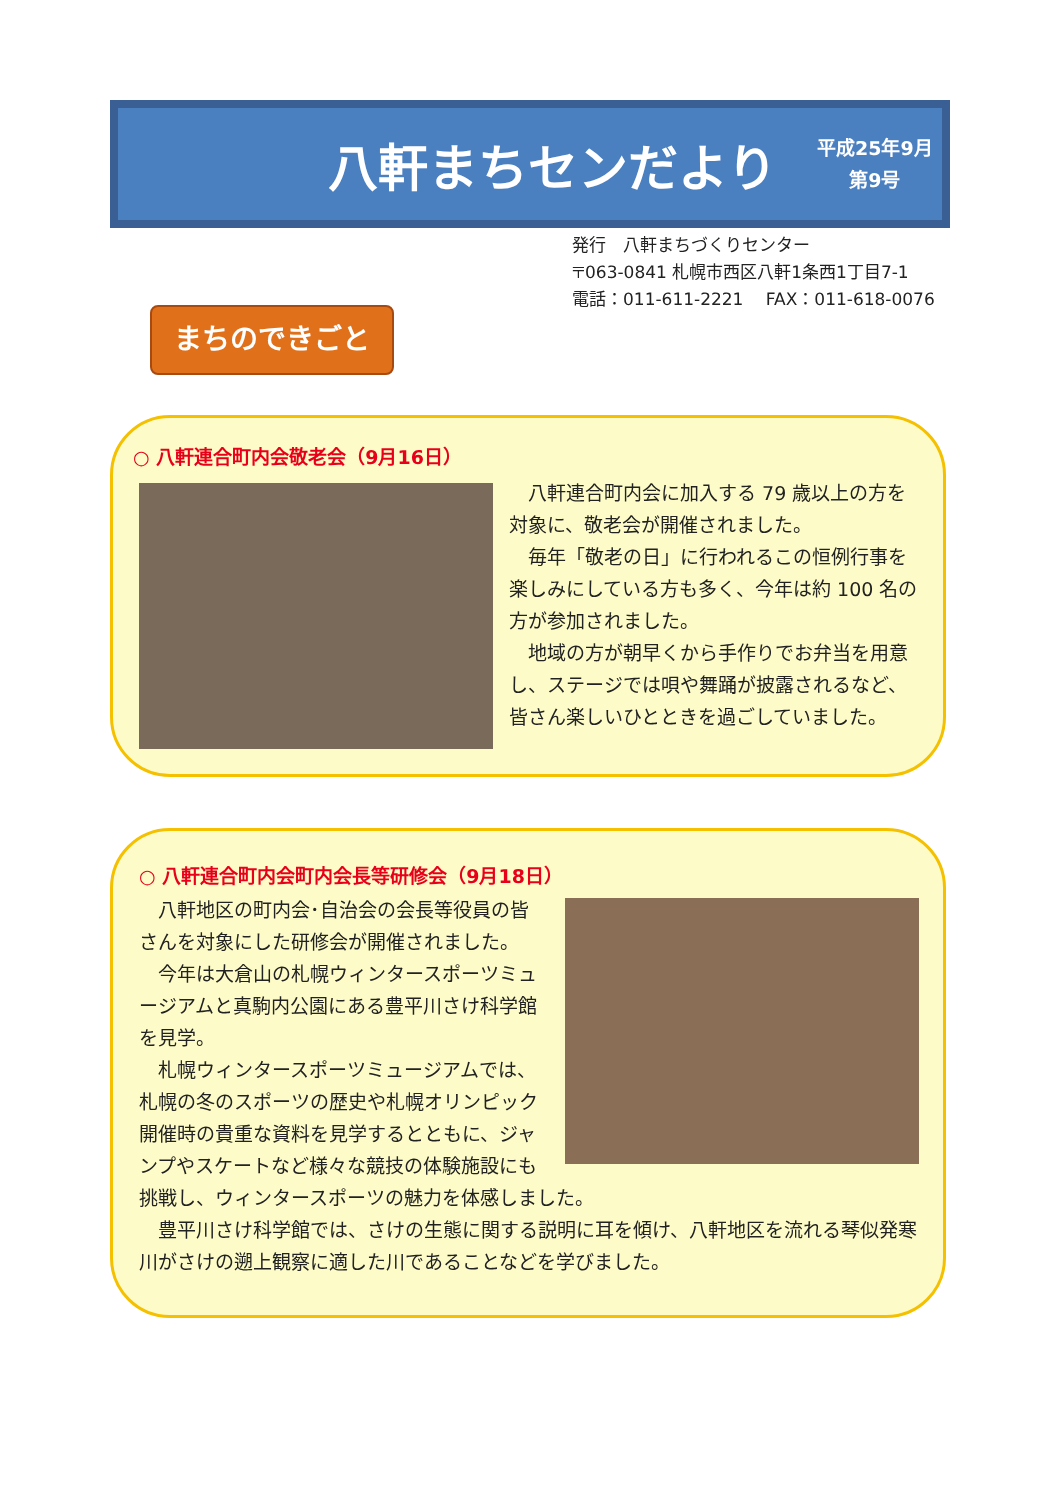八軒まちセンだより
平成25年9月
第9号
発行　八軒まちづくりセンター
〒063-0841 札幌市西区八軒1条西1丁目7-1
電話：011-611-2221　 FAX：011-618-0076
まちのできごと
○ 八軒連合町内会敬老会（9月16日）
　八軒連合町内会に加入する 79 歳以上の方を対象に、敬老会が開催されました。
　毎年「敬老の日」に行われるこの恒例行事を楽しみにしている方も多く、今年は約 100 名の方が参加されました。
　地域の方が朝早くから手作りでお弁当を用意し、ステージでは唄や舞踊が披露されるなど、皆さん楽しいひとときを過ごしていました。
○ 八軒連合町内会町内会長等研修会（9月18日）
　八軒地区の町内会･自治会の会長等役員の皆さんを対象にした研修会が開催されました。
　今年は大倉山の札幌ウィンタースポーツミュージアムと真駒内公園にある豊平川さけ科学館を見学。
　札幌ウィンタースポーツミュージアムでは、札幌の冬のスポーツの歴史や札幌オリンピック開催時の貴重な資料を見学するとともに、ジャンプやスケートなど様々な競技の体験施設にも挑戦し、ウィンタースポーツの魅力を体感しました。
　豊平川さけ科学館では、さけの生態に関する説明に耳を傾け、八軒地区を流れる琴似発寒川がさけの遡上観察に適した川であることなどを学びました。